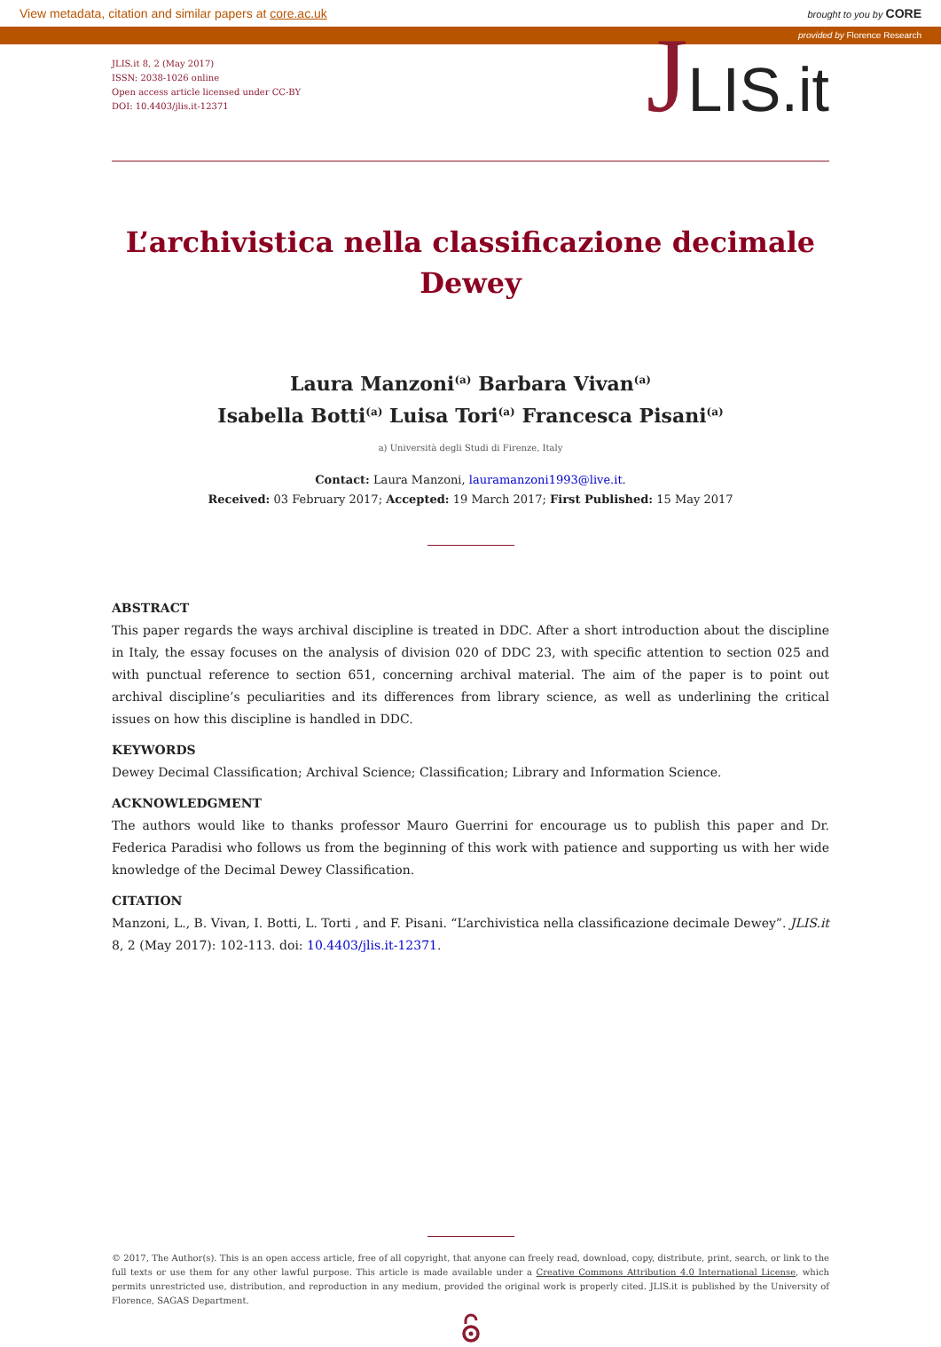View metadata, citation and similar papers at core.ac.uk brought to you by CORE
provided by Florence Research
JLIS.it 8, 2 (May 2017)
ISSN: 2038-1026 online
Open access article licensed under CC-BY
DOI: 10.4403/jlis.it-12371
JLIS.it
L’archivistica nella classificazione decimale Dewey
Laura Manzoni<sup>(a)</sup> Barbara Vivan<sup>(a)</sup>
Isabella Botti<sup>(a)</sup> Luisa Tori<sup>(a)</sup> Francesca Pisani<sup>(a)</sup>
a) Università degli Studi di Firenze, Italy
Contact: Laura Manzoni, lauramanzoni1993@live.it.
Received: 03 February 2017; Accepted: 19 March 2017; First Published: 15 May 2017
ABSTRACT
This paper regards the ways archival discipline is treated in DDC. After a short introduction about the discipline in Italy, the essay focuses on the analysis of division 020 of DDC 23, with specific attention to section 025 and with punctual reference to section 651, concerning archival material. The aim of the paper is to point out archival discipline’s peculiarities and its differences from library science, as well as underlining the critical issues on how this discipline is handled in DDC.
KEYWORDS
Dewey Decimal Classification; Archival Science; Classification; Library and Information Science.
ACKNOWLEDGMENT
The authors would like to thanks professor Mauro Guerrini for encourage us to publish this paper and Dr. Federica Paradisi who follows us from the beginning of this work with patience and supporting us with her wide knowledge of the Decimal Dewey Classification.
CITATION
Manzoni, L., B. Vivan, I. Botti, L. Torti , and F. Pisani. “L’archivistica nella classificazione decimale Dewey”. JLIS.it 8, 2 (May 2017): 102-113. doi: 10.4403/jlis.it-12371.
© 2017, The Author(s). This is an open access article, free of all copyright, that anyone can freely read, download, copy, distribute, print, search, or link to the full texts or use them for any other lawful purpose. This article is made available under a Creative Commons Attribution 4.0 International License, which permits unrestricted use, distribution, and reproduction in any medium, provided the original work is properly cited. JLIS.it is published by the University of Florence, SAGAS Department.